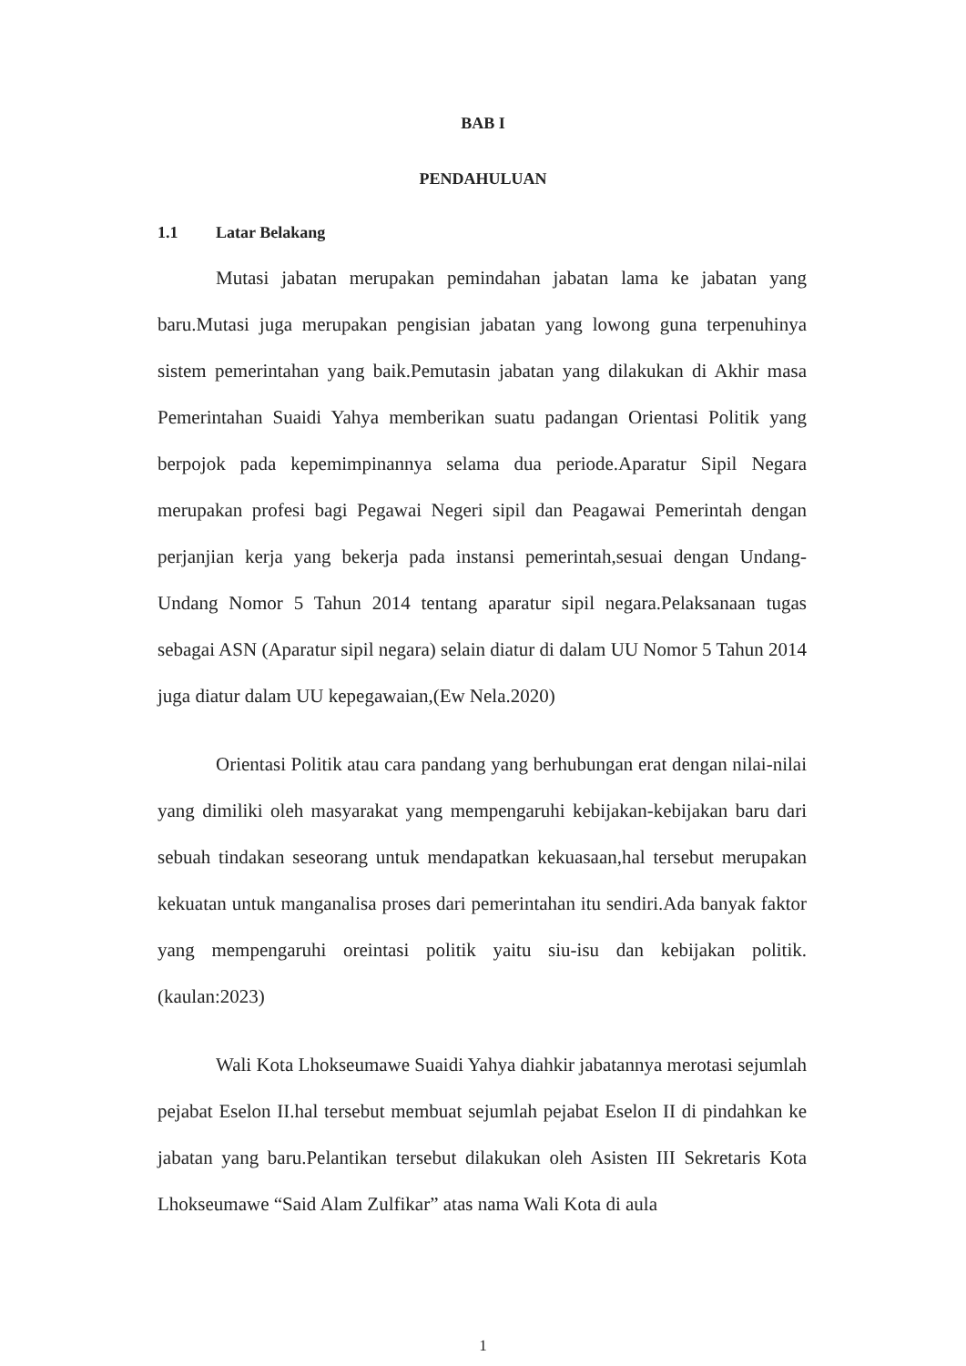BAB I
PENDAHULUAN
1.1 Latar Belakang
Mutasi jabatan merupakan pemindahan jabatan lama ke jabatan yang baru.Mutasi juga merupakan pengisian jabatan yang lowong guna terpenuhinya sistem pemerintahan yang baik.Pemutasin jabatan yang dilakukan di Akhir masa Pemerintahan Suaidi Yahya memberikan suatu padangan Orientasi Politik yang berpojok pada kepemimpinannya selama dua periode.Aparatur Sipil Negara merupakan profesi bagi Pegawai Negeri sipil dan Peagawai Pemerintah dengan perjanjian kerja yang bekerja pada instansi pemerintah,sesuai dengan Undang-Undang Nomor 5 Tahun 2014 tentang aparatur sipil negara.Pelaksanaan tugas sebagai ASN (Aparatur sipil negara) selain diatur di dalam UU Nomor 5 Tahun 2014 juga diatur dalam UU kepegawaian,(Ew Nela.2020)
Orientasi Politik atau cara pandang yang berhubungan erat dengan nilai-nilai yang dimiliki oleh masyarakat yang mempengaruhi kebijakan-kebijakan baru dari sebuah tindakan seseorang untuk mendapatkan kekuasaan,hal tersebut merupakan kekuatan untuk manganalisa proses dari pemerintahan itu sendiri.Ada banyak faktor yang mempengaruhi oreintasi politik yaitu siu-isu dan kebijakan politik.(kaulan:2023)
Wali Kota Lhokseumawe Suaidi Yahya diahkir jabatannya merotasi sejumlah pejabat Eselon II.hal tersebut membuat sejumlah pejabat Eselon II di pindahkan ke jabatan yang baru.Pelantikan tersebut dilakukan oleh Asisten III Sekretaris Kota Lhokseumawe “Said Alam Zulfikar” atas nama Wali Kota di aula
1